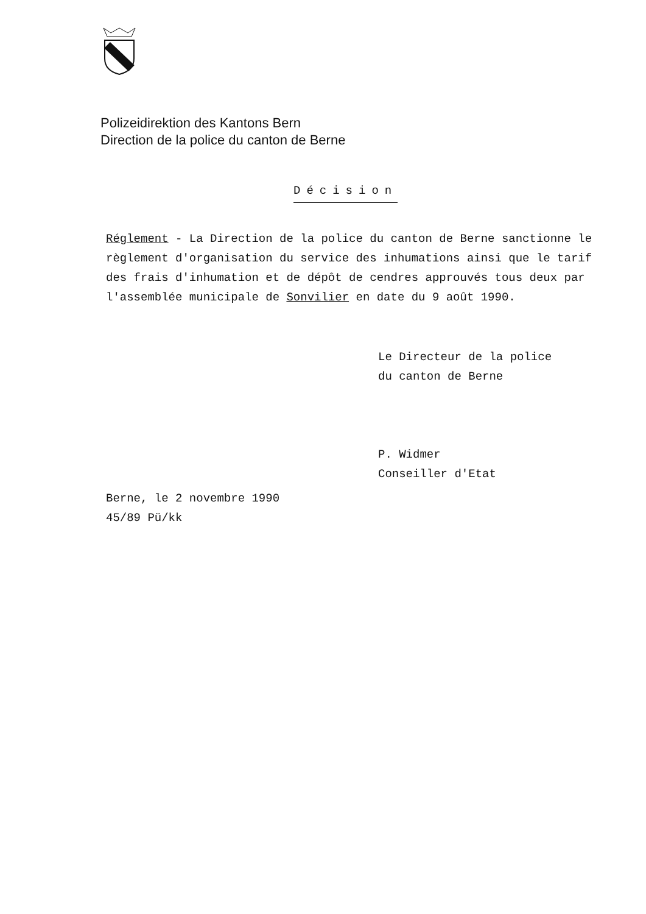Polizeidirektion des Kantons Bern
Direction de la police du canton de Berne
Décision
Réglement - La Direction de la police du canton de Berne sanctionne le règlement d'organisation du service des inhumations ainsi que le tarif des frais d'inhumation et de dépôt de cendres approuvés tous deux par l'assemblée municipale de Sonvilier en date du 9 août 1990.
Le Directeur de la police
du canton de Berne
P. Widmer
Conseiller d'Etat
Berne, le 2 novembre 1990
45/89 Pü/kk